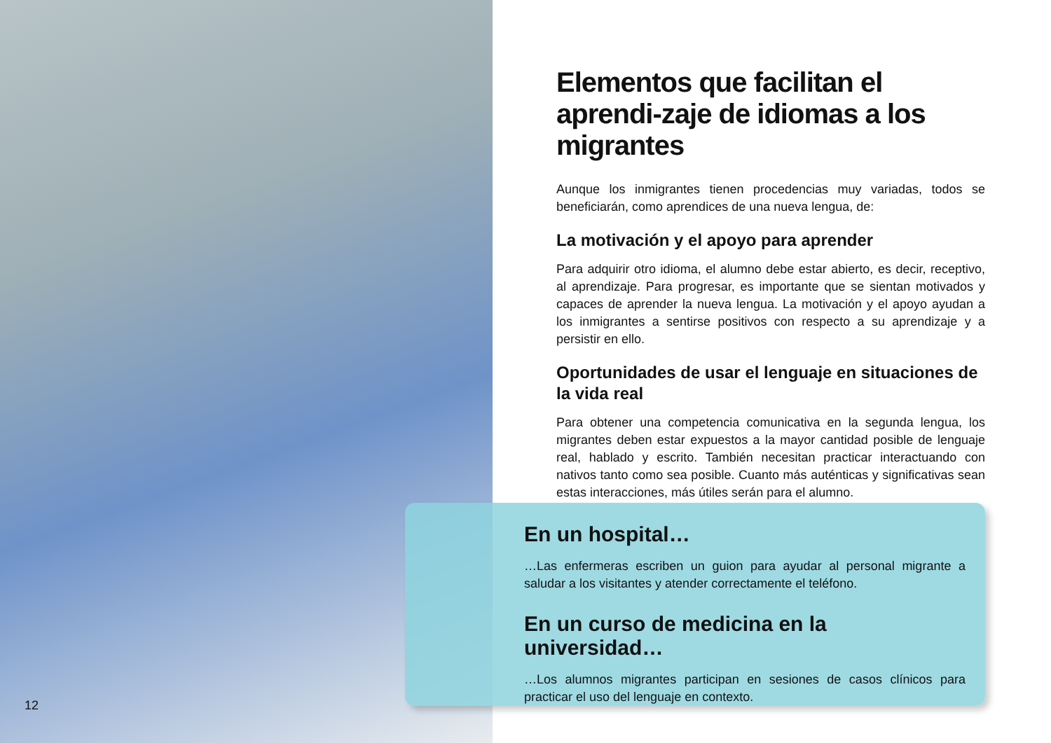Elementos que facilitan el aprendi-zaje de idiomas a los migrantes
Aunque los inmigrantes tienen procedencias muy variadas, todos se beneficiarán, como aprendices de una nueva lengua, de:
La motivación y el apoyo para aprender
Para adquirir otro idioma, el alumno debe estar abierto, es decir, receptivo, al aprendizaje. Para progresar, es importante que se sientan motivados y capaces de aprender la nueva lengua. La motivación y el apoyo ayudan a los inmigrantes a sentirse positivos con respecto a su aprendizaje y a persistir en ello.
Oportunidades de usar el lenguaje en situaciones de la vida real
Para obtener una competencia comunicativa en la segunda lengua, los migrantes deben estar expuestos a la mayor cantidad posible de lenguaje real, hablado y escrito. También necesitan practicar interactuando con nativos tanto como sea posible. Cuanto más auténticas y significativas sean estas interacciones, más útiles serán para el alumno.
En un hospital…
…Las enfermeras escriben un guion para ayudar al personal migrante a saludar a los visitantes y atender correctamente el teléfono.
En un curso de medicina en la universidad…
…Los alumnos migrantes participan en sesiones de casos clínicos para practicar el uso del lenguaje en contexto.
12